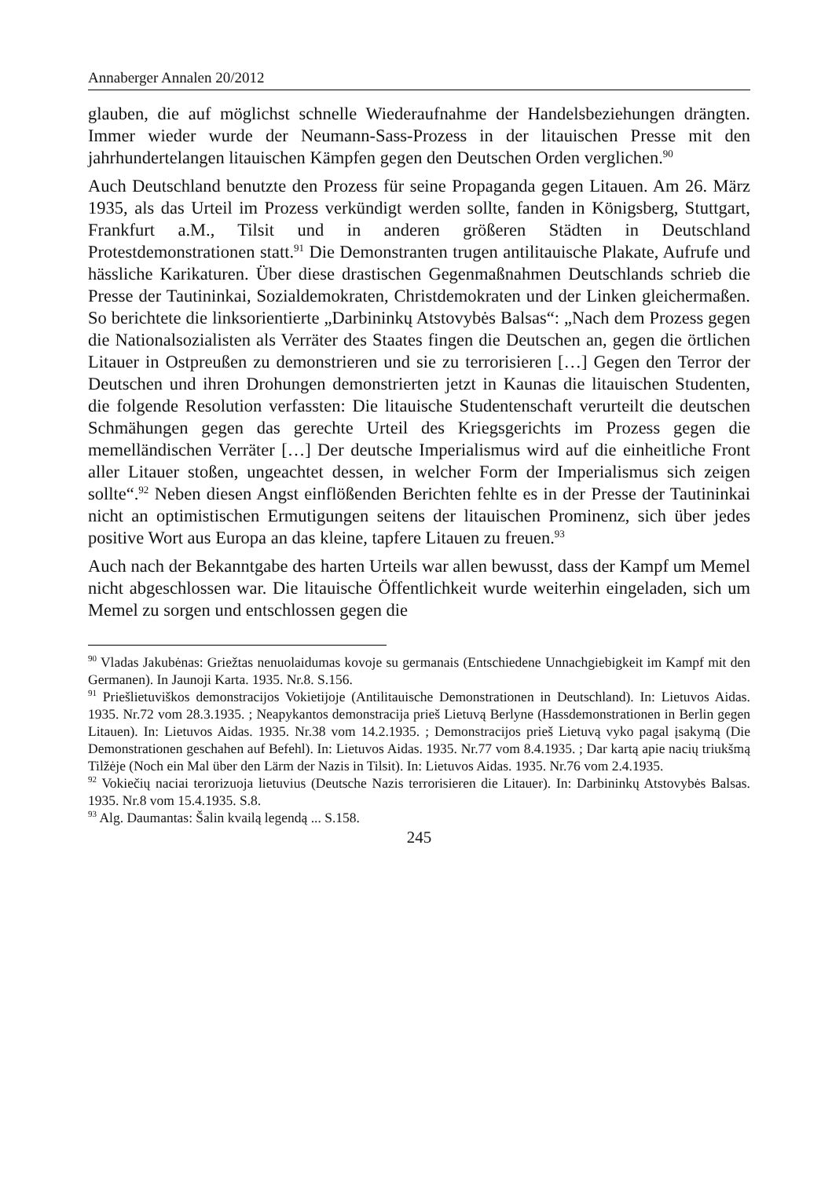Annaberger Annalen 20/2012
glauben, die auf möglichst schnelle Wiederaufnahme der Handelsbeziehungen drängten. Immer wieder wurde der Neumann-Sass-Prozess in der litauischen Presse mit den jahrhundertelangen litauischen Kämpfen gegen den Deutschen Orden verglichen.<sup>90</sup>
Auch Deutschland benutzte den Prozess für seine Propaganda gegen Litauen. Am 26. März 1935, als das Urteil im Prozess verkündigt werden sollte, fanden in Königsberg, Stuttgart, Frankfurt a.M., Tilsit und in anderen größeren Städten in Deutschland Protestdemonstrationen statt.<sup>91</sup> Die Demonstranten trugen antilitauische Plakate, Aufrufe und hässliche Karikaturen. Über diese drastischen Gegenmaßnahmen Deutschlands schrieb die Presse der Tautininkai, Sozialdemokraten, Christdemokraten und der Linken gleichermaßen. So berichtete die linksorientierte „Darbininkų Atstovybės Balsas“: „Nach dem Prozess gegen die Nationalsozialisten als Verräter des Staates fingen die Deutschen an, gegen die örtlichen Litauer in Ostpreußen zu demonstrieren und sie zu terrorisieren […] Gegen den Terror der Deutschen und ihren Drohungen demonstrierten jetzt in Kaunas die litauischen Studenten, die folgende Resolution verfassten: Die litauische Studentenschaft verurteilt die deutschen Schmähungen gegen das gerechte Urteil des Kriegsgerichts im Prozess gegen die memelländischen Verräter […] Der deutsche Imperialismus wird auf die einheitliche Front aller Litauer stoßen, ungeachtet dessen, in welcher Form der Imperialismus sich zeigen sollte“.<sup>92</sup> Neben diesen Angst einflößenden Berichten fehlte es in der Presse der Tautininkai nicht an optimistischen Ermutigungen seitens der litauischen Prominenz, sich über jedes positive Wort aus Europa an das kleine, tapfere Litauen zu freuen.<sup>93</sup>
Auch nach der Bekanntgabe des harten Urteils war allen bewusst, dass der Kampf um Memel nicht abgeschlossen war. Die litauische Öffentlichkeit wurde weiterhin eingeladen, sich um Memel zu sorgen und entschlossen gegen die
<sup>90</sup> Vladas Jakubėnas: Griežtas nenuolaidumas kovoje su germanais (Entschiedene Unnachgiebigkeit im Kampf mit den Germanen). In Jaunoji Karta. 1935. Nr.8. S.156.
<sup>91</sup> Priešlietuviškos demonstracijos Vokietijoje (Antilitauische Demonstrationen in Deutschland). In: Lietuvos Aidas. 1935. Nr.72 vom 28.3.1935. ; Neapykantos demonstracija prieš Lietuvą Berlyne (Hassdemonstrationen in Berlin gegen Litauen). In: Lietuvos Aidas. 1935. Nr.38 vom 14.2.1935. ; Demonstracijos prieš Lietuvą vyko pagal įsakymą (Die Demonstrationen geschahen auf Befehl). In: Lietuvos Aidas. 1935. Nr.77 vom 8.4.1935. ; Dar kartą apie nacių triukšmą Tilžėje (Noch ein Mal über den Lärm der Nazis in Tilsit). In: Lietuvos Aidas. 1935. Nr.76 vom 2.4.1935.
<sup>92</sup> Vokiečių naciai terorizuoja lietuvius (Deutsche Nazis terrorisieren die Litauer). In: Darbininkų Atstovybės Balsas. 1935. Nr.8 vom 15.4.1935. S.8.
<sup>93</sup> Alg. Daumantas: Šalin kvailą legendą ... S.158.
245